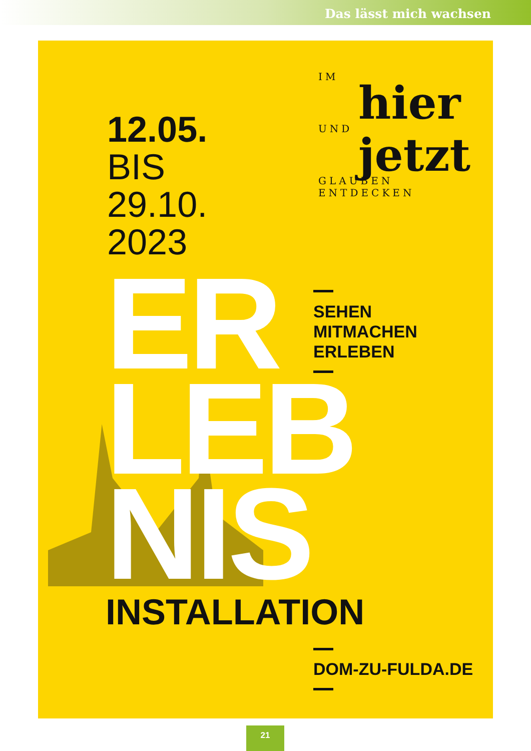Das lässt mich wachsen
12.05.
BIS
29.10.
2023
IM
hier
UND
jetzt
GLAUBEN ENTDECKEN
ER
LEB
NIS
SEHEN
MITMACHEN
ERLEBEN
INSTALLATION
DOM-ZU-FULDA.DE
21